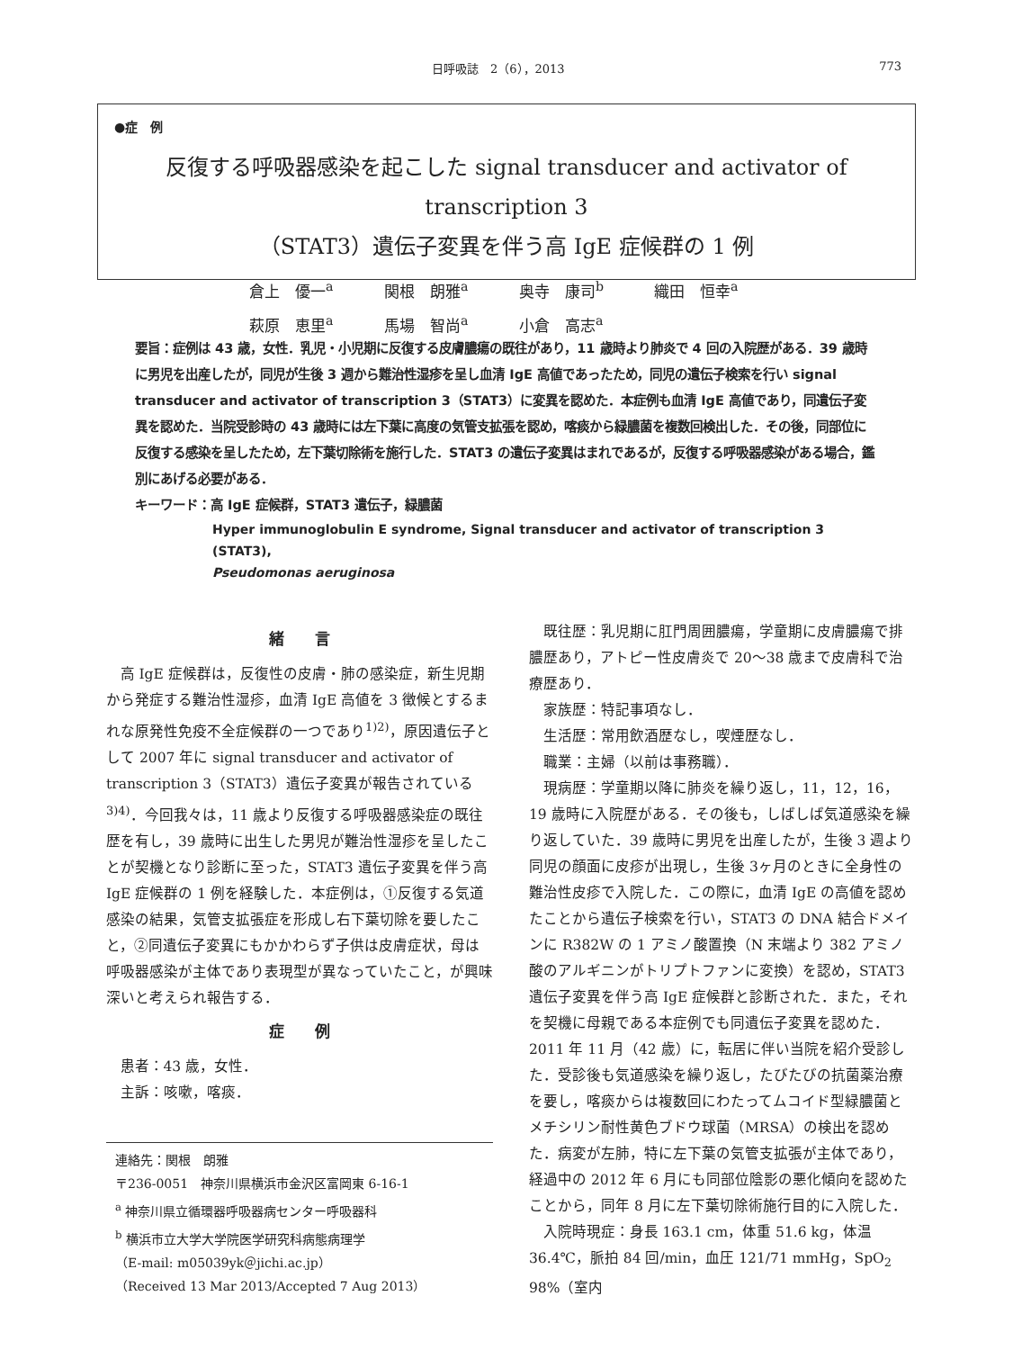日呼吸誌　2（6），2013 773
●症　例
反復する呼吸器感染を起こした signal transducer and activator of transcription 3
（STAT3）遺伝子変異を伴う高 IgE 症候群の 1 例
倉上　優一<sup>a</sup> 関根　朗雅<sup>a</sup> 奥寺　康司<sup>b</sup> 織田　恒幸<sup>a</sup>
萩原　恵里<sup>a</sup> 馬場　智尚<sup>a</sup> 小倉　高志<sup>a</sup>
要旨：症例は 43 歳，女性．乳児・小児期に反復する皮膚膿瘍の既往があり，11 歳時より肺炎で 4 回の入院歴がある．39 歳時に男児を出産したが，同児が生後 3 週から難治性湿疹を呈し血清 IgE 高値であったため，同児の遺伝子検索を行い signal transducer and activator of transcription 3（STAT3）に変異を認めた．本症例も血清 IgE 高値であり，同遺伝子変異を認めた．当院受診時の 43 歳時には左下葉に高度の気管支拡張を認め，喀痰から緑膿菌を複数回検出した．その後，同部位に反復する感染を呈したため，左下葉切除術を施行した．STAT3 の遺伝子変異はまれであるが，反復する呼吸器感染がある場合，鑑別にあげる必要がある．
キーワード：高 IgE 症候群，STAT3 遺伝子，緑膿菌
Hyper immunoglobulin E syndrome, Signal transducer and activator of transcription 3 (STAT3),
Pseudomonas aeruginosa
緒　　言
高 IgE 症候群は，反復性の皮膚・肺の感染症，新生児期から発症する難治性湿疹，血清 IgE 高値を 3 徴候とするまれな原発性免疫不全症候群の一つであり<sup>1)2)</sup>，原因遺伝子として 2007 年に signal transducer and activator of transcription 3（STAT3）遺伝子変異が報告されている<sup>3)4)</sup>．今回我々は，11 歳より反復する呼吸器感染症の既往歴を有し，39 歳時に出生した男児が難治性湿疹を呈したことが契機となり診断に至った，STAT3 遺伝子変異を伴う高 IgE 症候群の 1 例を経験した．本症例は，①反復する気道感染の結果，気管支拡張症を形成し右下葉切除を要したこと，②同遺伝子変異にもかかわらず子供は皮膚症状，母は呼吸器感染が主体であり表現型が異なっていたこと，が興味深いと考えられ報告する．
症　　例
患者：43 歳，女性．
主訴：咳嗽，喀痰．
連絡先：関根　朗雅
〒236-0051　神奈川県横浜市金沢区富岡東 6-16-1
<sup>a</sup> 神奈川県立循環器呼吸器病センター呼吸器科
<sup>b</sup> 横浜市立大学大学院医学研究科病態病理学
（E-mail: m05039yk＠jichi.ac.jp）
（Received 13 Mar 2013/Accepted 7 Aug 2013）
既往歴：乳児期に肛門周囲膿瘍，学童期に皮膚膿瘍で排膿歴あり，アトピー性皮膚炎で 20〜38 歳まで皮膚科で治療歴あり．
家族歴：特記事項なし．
生活歴：常用飲酒歴なし，喫煙歴なし．
職業：主婦（以前は事務職）．
現病歴：学童期以降に肺炎を繰り返し，11，12，16，19 歳時に入院歴がある．その後も，しばしば気道感染を繰り返していた．39 歳時に男児を出産したが，生後 3 週より同児の顔面に皮疹が出現し，生後 3ヶ月のときに全身性の難治性皮疹で入院した．この際に，血清 IgE の高値を認めたことから遺伝子検索を行い，STAT3 の DNA 結合ドメインに R382W の 1 アミノ酸置換（N 末端より 382 アミノ酸のアルギニンがトリプトファンに変換）を認め，STAT3 遺伝子変異を伴う高 IgE 症候群と診断された．また，それを契機に母親である本症例でも同遺伝子変異を認めた．2011 年 11 月（42 歳）に，転居に伴い当院を紹介受診した．受診後も気道感染を繰り返し，たびたびの抗菌薬治療を要し，喀痰からは複数回にわたってムコイド型緑膿菌とメチシリン耐性黄色ブドウ球菌（MRSA）の検出を認めた．病変が左肺，特に左下葉の気管支拡張が主体であり，経過中の 2012 年 6 月にも同部位陰影の悪化傾向を認めたことから，同年 8 月に左下葉切除術施行目的に入院した．
入院時現症：身長 163.1 cm，体重 51.6 kg，体温 36.4℃，脈拍 84 回/min，血圧 121/71 mmHg，SpO<sub>2</sub> 98%（室内